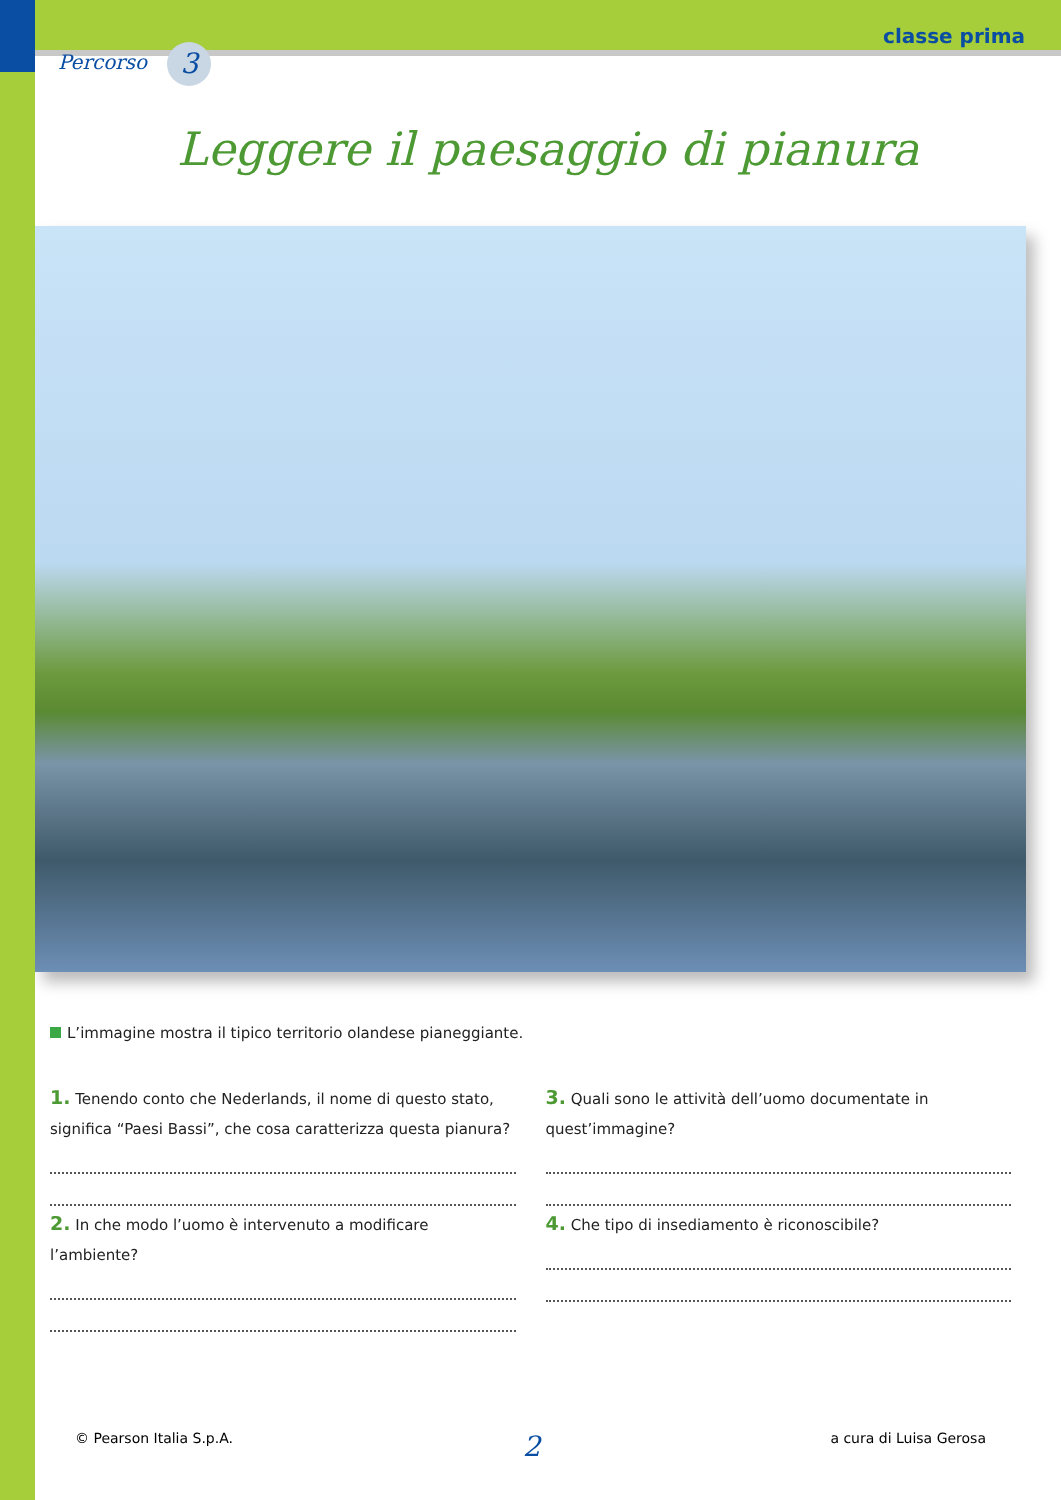Percorso 3
classe prima
Leggere il paesaggio di pianura
L’immagine mostra il tipico territorio olandese pianeggiante.
1. Tenendo conto che Nederlands, il nome di questo stato, significa “Paesi Bassi”, che cosa caratterizza questa pianura?
2. In che modo l’uomo è intervenuto a modificare l’ambiente?
3. Quali sono le attività dell’uomo documentate in quest’immagine?
4. Che tipo di insediamento è riconoscibile?
© Pearson Italia S.p.A. 2 a cura di Luisa Gerosa